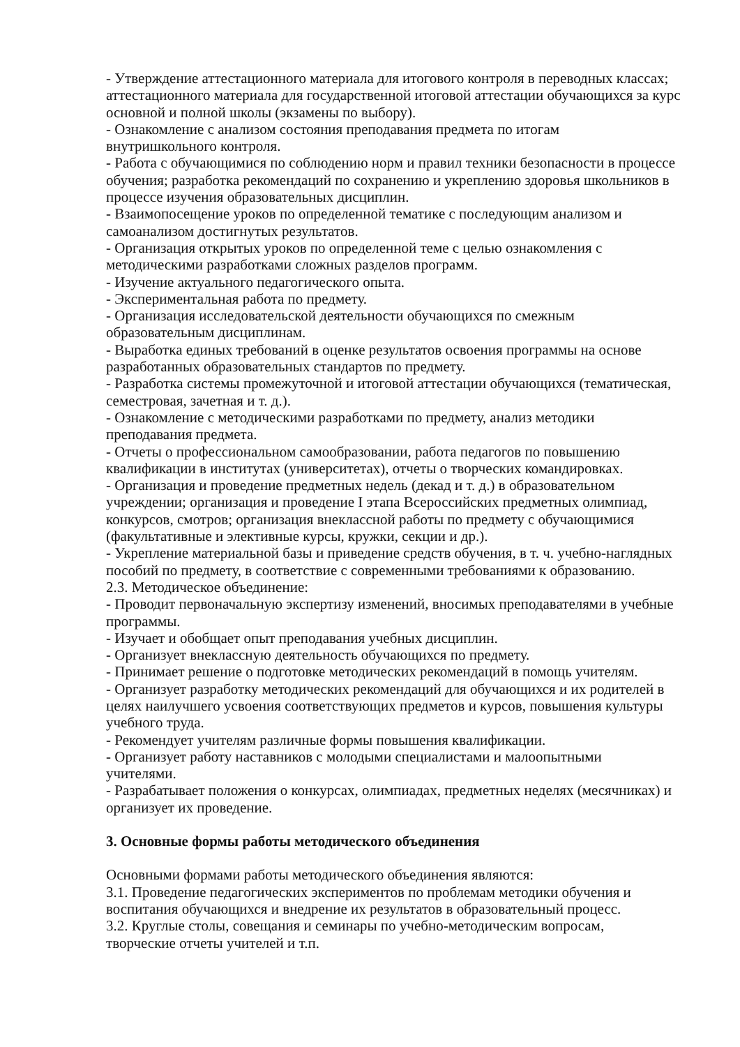- Утверждение аттестационного материала для итогового контроля в переводных классах; аттестационного материала для государственной итоговой аттестации обучающихся за курс основной и полной школы (экзамены по выбору).
- Ознакомление с анализом состояния преподавания предмета по итогам
внутришкольного контроля.
- Работа с обучающимися по соблюдению норм и правил техники безопасности в процессе обучения; разработка рекомендаций по сохранению и укреплению здоровья школьников в процессе изучения образовательных дисциплин.
- Взаимопосещение уроков по определенной тематике с последующим анализом и
самоанализом достигнутых результатов.
- Организация открытых уроков по определенной теме с целью ознакомления с
методическими разработками сложных разделов программ.
- Изучение актуального педагогического опыта.
- Экспериментальная работа по предмету.
- Организация исследовательской деятельности обучающихся по смежным
образовательным дисциплинам.
- Выработка единых требований в оценке результатов освоения программы на основе разработанных образовательных стандартов по предмету.
- Разработка системы промежуточной и итоговой аттестации обучающихся (тематическая, семестровая, зачетная и т. д.).
- Ознакомление с методическими разработками по предмету, анализ методики
преподавания предмета.
- Отчеты о профессиональном самообразовании, работа педагогов по повышению квалификации в институтах (университетах), отчеты о творческих командировках.
- Организация и проведение предметных недель (декад и т. д.) в образовательном учреждении; организация и проведение I этапа Всероссийских предметных олимпиад, конкурсов, смотров; организация внеклассной работы по предмету с обучающимися (факультативные и элективные курсы, кружки, секции и др.).
- Укрепление материальной базы и приведение средств обучения, в т. ч. учебно-наглядных пособий по предмету, в соответствие с современными требованиями к образованию.
2.3. Методическое объединение:
- Проводит первоначальную экспертизу изменений, вносимых преподавателями в учебные программы.
- Изучает и обобщает опыт преподавания учебных дисциплин.
- Организует внеклассную деятельность обучающихся по предмету.
- Принимает решение о подготовке методических рекомендаций в помощь учителям.
- Организует разработку методических рекомендаций для обучающихся и их родителей в целях наилучшего усвоения соответствующих предметов и курсов, повышения культуры учебного труда.
- Рекомендует учителям различные формы повышения квалификации.
- Организует работу наставников с молодыми специалистами и малоопытными
учителями.
- Разрабатывает положения о конкурсах, олимпиадах, предметных неделях (месячниках) и организует их проведение.
3. Основные формы работы методического объединения
Основными формами работы методического объединения являются:
3.1. Проведение педагогических экспериментов по проблемам методики обучения и воспитания обучающихся и внедрение их результатов в образовательный процесс.
3.2. Круглые столы, совещания и семинары по учебно-методическим вопросам,
творческие отчеты учителей и т.п.